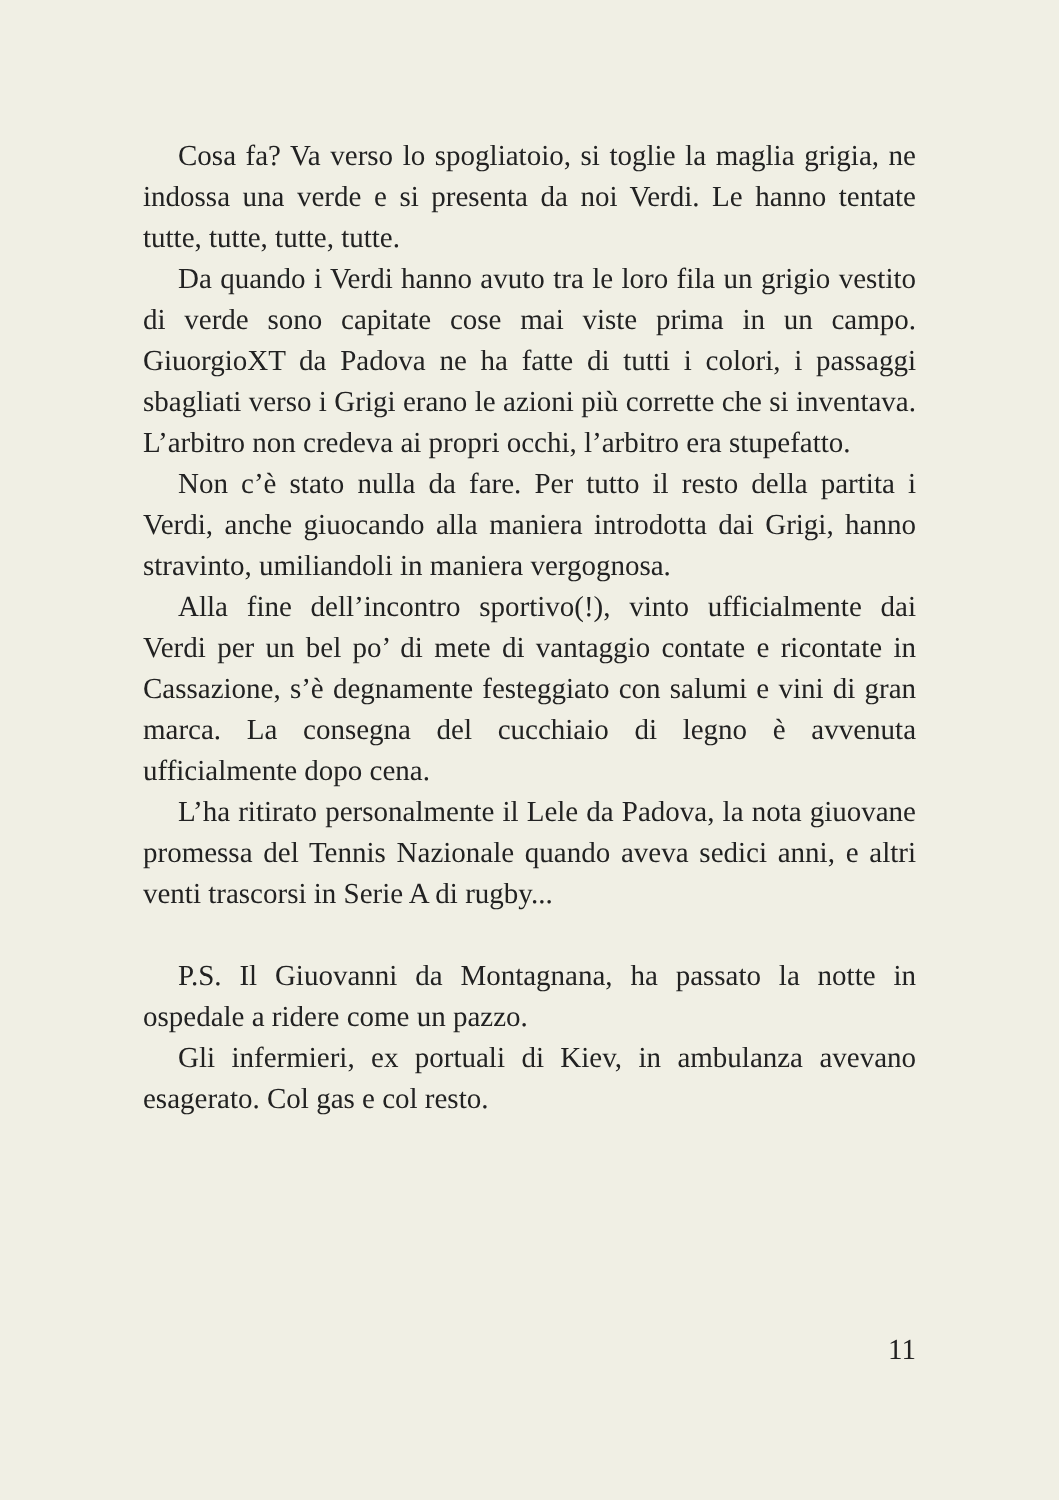Cosa fa? Va verso lo spogliatoio, si toglie la maglia grigia, ne indossa una verde e si presenta da noi Verdi. Le hanno tentate tutte, tutte, tutte, tutte.
Da quando i Verdi hanno avuto tra le loro fila un grigio vestito di verde sono capitate cose mai viste prima in un campo. GiuorgioXT da Padova ne ha fatte di tutti i colori, i passaggi sbagliati verso i Grigi erano le azioni più corrette che si inventava. L’arbitro non credeva ai propri occhi, l’arbitro era stupefatto.
Non c’è stato nulla da fare. Per tutto il resto della partita i Verdi, anche giuocando alla maniera introdotta dai Grigi, hanno stravinto, umiliandoli in maniera vergognosa.
Alla fine dell’incontro sportivo(!), vinto ufficialmente dai Verdi per un bel po’ di mete di vantaggio contate e ricontate in Cassazione, s’è degnamente festeggiato con salumi e vini di gran marca. La consegna del cucchiaio di legno è avvenuta ufficialmente dopo cena.
L’ha ritirato personalmente il Lele da Padova, la nota giuovane promessa del Tennis Nazionale quando aveva sedici anni, e altri venti trascorsi in Serie A di rugby...
P.S. Il Giuovanni da Montagnana, ha passato la notte in ospedale a ridere come un pazzo.
Gli infermieri, ex portuali di Kiev, in ambulanza avevano esagerato. Col gas e col resto.
11